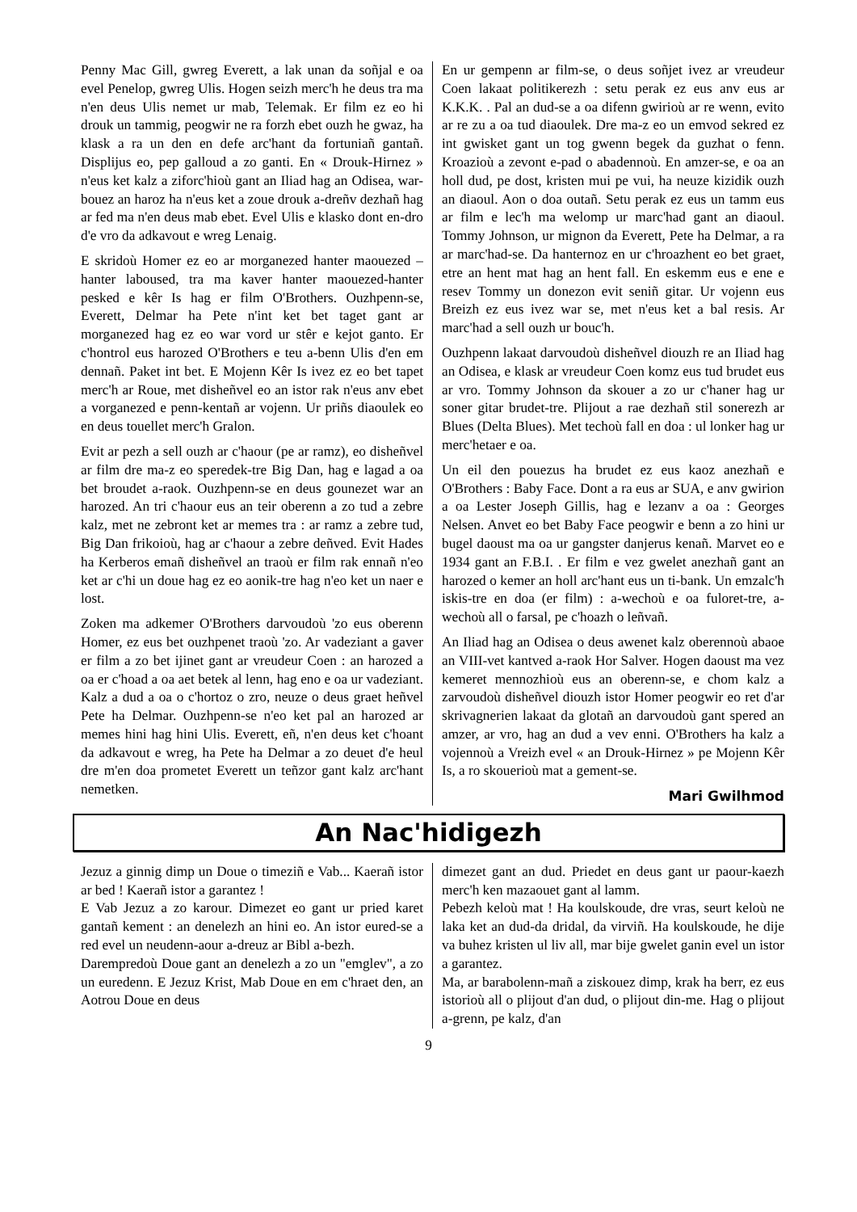Penny Mac Gill, gwreg Everett, a lak unan da soñjal e oa evel Penelop, gwreg Ulis. Hogen seizh merc'h he deus tra ma n'en deus Ulis nemet ur mab, Telemak. Er film ez eo hi drouk un tammig, peogwir ne ra forzh ebet ouzh he gwaz, ha klask a ra un den en defe arc'hant da fortuniañ gantañ. Displijus eo, pep galloud a zo ganti. En « Drouk-Hirnez » n'eus ket kalz a ziforc'hioù gant an Iliad hag an Odisea, war-bouez an haroz ha n'eus ket a zoue drouk a-dreñv dezhañ hag ar fed ma n'en deus mab ebet. Evel Ulis e klasko dont en-dro d'e vro da adkavout e wreg Lenaig.
E skridoù Homer ez eo ar morganezed hanter maouezed – hanter laboused, tra ma kaver hanter maouezed-hanter pesked e kêr Is hag er film O'Brothers. Ouzhpenn-se, Everett, Delmar ha Pete n'int ket bet taget gant ar morganezed hag ez eo war vord ur stêr e kejot ganto. Er c'hontrol eus harozed O'Brothers e teu a-benn Ulis d'en em dennañ. Paket int bet. E Mojenn Kêr Is ivez ez eo bet tapet merc'h ar Roue, met disheñvel eo an istor rak n'eus anv ebet a vorganezed e penn-kentañ ar vojenn. Ur priñs diaoulek eo en deus touellet merc'h Gralon.
Evit ar pezh a sell ouzh ar c'haour (pe ar ramz), eo disheñvel ar film dre ma-z eo speredek-tre Big Dan, hag e lagad a oa bet broudet a-raok. Ouzhpenn-se en deus gounezet war an harozed. An tri c'haour eus an teir oberenn a zo tud a zebre kalz, met ne zebront ket ar memes tra : ar ramz a zebre tud, Big Dan frikoioù, hag ar c'haour a zebre deñved. Evit Hades ha Kerberos emañ disheñvel an traoù er film rak ennañ n'eo ket ar c'hi un doue hag ez eo aonik-tre hag n'eo ket un naer e lost.
Zoken ma adkemer O'Brothers darvoudoù 'zo eus oberenn Homer, ez eus bet ouzhpenet traoù 'zo. Ar vadeziant a gaver er film a zo bet ijinet gant ar vreudeur Coen : an harozed a oa er c'hoad a oa aet betek al lenn, hag eno e oa ur vadeziant. Kalz a dud a oa o c'hortoz o zro, neuze o deus graet heñvel Pete ha Delmar. Ouzhpenn-se n'eo ket pal an harozed ar memes hini hag hini Ulis. Everett, eñ, n'en deus ket c'hoant da adkavout e wreg, ha Pete ha Delmar a zo deuet d'e heul dre m'en doa prometet Everett un teñzor gant kalz arc'hant nemetken.
En ur gempenn ar film-se, o deus soñjet ivez ar vreudeur Coen lakaat politikerezh : setu perak ez eus anv eus ar K.K.K. . Pal an dud-se a oa difenn gwirioù ar re wenn, evito ar re zu a oa tud diaoulek. Dre ma-z eo un emvod sekred ez int gwisket gant un tog gwenn begek da guzhat o fenn. Kroazioù a zevont e-pad o abadennoù. En amzer-se, e oa an holl dud, pe dost, kristen mui pe vui, ha neuze kizidik ouzh an diaoul. Aon o doa outañ. Setu perak ez eus un tamm eus ar film e lec'h ma welomp ur marc'had gant an diaoul. Tommy Johnson, ur mignon da Everett, Pete ha Delmar, a ra ar marc'had-se. Da hanternoz en ur c'hroazhent eo bet graet, etre an hent mat hag an hent fall. En eskemm eus e ene e resev Tommy un donezon evit seniñ gitar. Ur vojenn eus Breizh ez eus ivez war se, met n'eus ket a bal resis. Ar marc'had a sell ouzh ur bouc'h.
Ouzhpenn lakaat darvoudoù disheñvel diouzh re an Iliad hag an Odisea, e klask ar vreudeur Coen komz eus tud brudet eus ar vro. Tommy Johnson da skouer a zo ur c'haner hag ur soner gitar brudet-tre. Plijout a rae dezhañ stil sonerezh ar Blues (Delta Blues). Met techoù fall en doa : ul lonker hag ur merc'hetaer e oa.
Un eil den pouezus ha brudet ez eus kaoz anezhañ e O'Brothers : Baby Face. Dont a ra eus ar SUA, e anv gwirion a oa Lester Joseph Gillis, hag e lezanv a oa : Georges Nelsen. Anvet eo bet Baby Face peogwir e benn a zo hini ur bugel daoust ma oa ur gangster danjerus kenañ. Marvet eo e 1934 gant an F.B.I. . Er film e vez gwelet anezhañ gant an harozed o kemer an holl arc'hant eus un ti-bank. Un emzalc'h iskis-tre en doa (er film) : a-wechoù e oa fuloret-tre, a-wechoù all o farsal, pe c'hoazh o leñvañ.
An Iliad hag an Odisea o deus awenet kalz oberennoù abaoe an VIII-vet kantved a-raok Hor Salver. Hogen daoust ma vez kemeret mennozhioù eus an oberenn-se, e chom kalz a zarvoudoù disheñvel diouzh istor Homer peogwir eo ret d'ar skrivagnerien lakaat da glotañ an darvoudoù gant spered an amzer, ar vro, hag an dud a vev enni. O'Brothers ha kalz a vojennoù a Vreizh evel « an Drouk-Hirnez » pe Mojenn Kêr Is, a ro skouerioù mat a gement-se.
Mari Gwilhmod
An Nac'hidigezh
Jezuz a ginnig dimp un Doue o timeziñ e Vab... Kaerañ istor ar bed ! Kaerañ istor a garantez !
E Vab Jezuz a zo karour. Dimezet eo gant ur pried karet gantañ kement : an denelezh an hini eo. An istor eured-se a red evel un neudenn-aour a-dreuz ar Bibl a-bezh.
Darempredoù Doue gant an denelezh a zo un "emglev", a zo un euredenn. E Jezuz Krist, Mab Doue en em c'hraet den, an Aotrou Doue en deus
dimezet gant an dud. Priedet en deus gant ur paour-kaezh merc'h ken mazaouet gant al lamm.
Pebezh keloù mat ! Ha koulskoude, dre vras, seurt keloù ne laka ket an dud-da dridal, da virviñ. Ha koulskoude, he dije va buhez kristen ul liv all, mar bije gwelet ganin evel un istor a garantez.
Ma, ar barabolenn-mañ a ziskouez dimp, krak ha berr, ez eus istorioù all o plijout d'an dud, o plijout din-me. Hag o plijout a-grenn, pe kalz, d'an
9